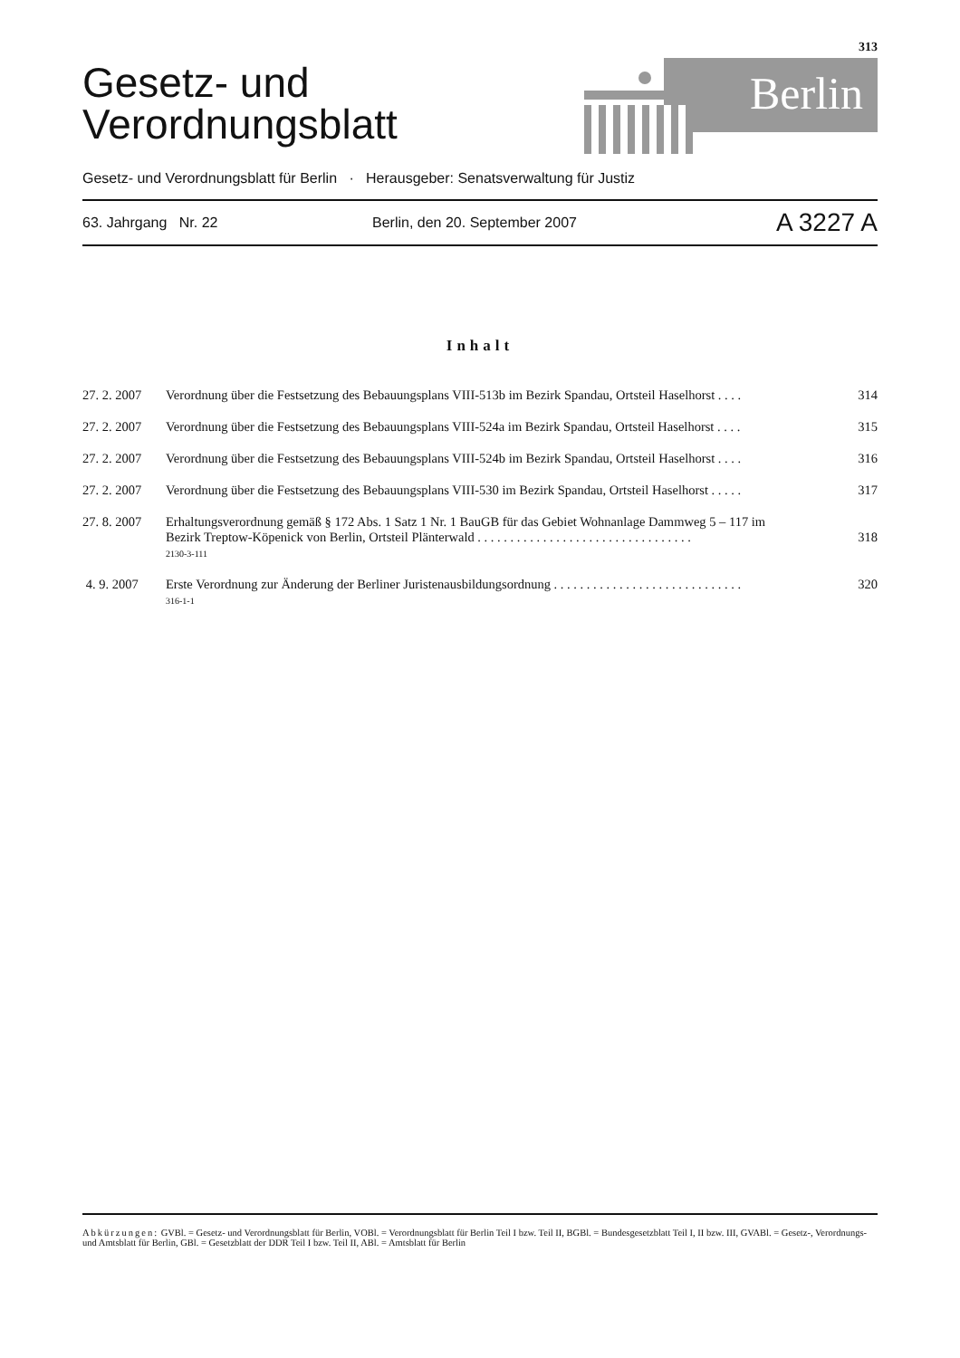313
Gesetz- und
Verordnungsblatt
Berlin
Gesetz- und Verordnungsblatt für Berlin · Herausgeber: Senatsverwaltung für Justiz
63. Jahrgang Nr. 22 Berlin, den 20. September 2007 A 3227 A
Inhalt
27. 2. 2007
Verordnung über die Festsetzung des Bebauungsplans VIII-513b im Bezirk Spandau, Ortsteil Haselhorst . . . .
314
27. 2. 2007
Verordnung über die Festsetzung des Bebauungsplans VIII-524a im Bezirk Spandau, Ortsteil Haselhorst . . . .
315
27. 2. 2007
Verordnung über die Festsetzung des Bebauungsplans VIII-524b im Bezirk Spandau, Ortsteil Haselhorst . . . .
316
27. 2. 2007
Verordnung über die Festsetzung des Bebauungsplans VIII-530 im Bezirk Spandau, Ortsteil Haselhorst . . . . .
317
27. 8. 2007
Erhaltungsverordnung gemäß § 172 Abs. 1 Satz 1 Nr. 1 BauGB für das Gebiet Wohnanlage Dammweg 5 – 117 im Bezirk Treptow-Köpenick von Berlin, Ortsteil Plänterwald . . . . . . . . . . . . . . . . . . . . . . . . . . . . . . . . .
2130-3-111
318
4. 9. 2007 Erste Verordnung zur Änderung der Berliner Juristenausbildungsordnung . . . . . . . . . . . . . . . . . . . . . . . . . . . . .
316-1-1
320
Abkürzungen: GVBl. = Gesetz- und Verordnungsblatt für Berlin, VOBl. = Verordnungsblatt für Berlin Teil I bzw. Teil II, BGBl. = Bundesgesetzblatt Teil I, II bzw. III, GVABl. = Gesetz-, Verordnungs- und Amtsblatt für Berlin, GBl. = Gesetzblatt der DDR Teil I bzw. Teil II, ABl. = Amtsblatt für Berlin